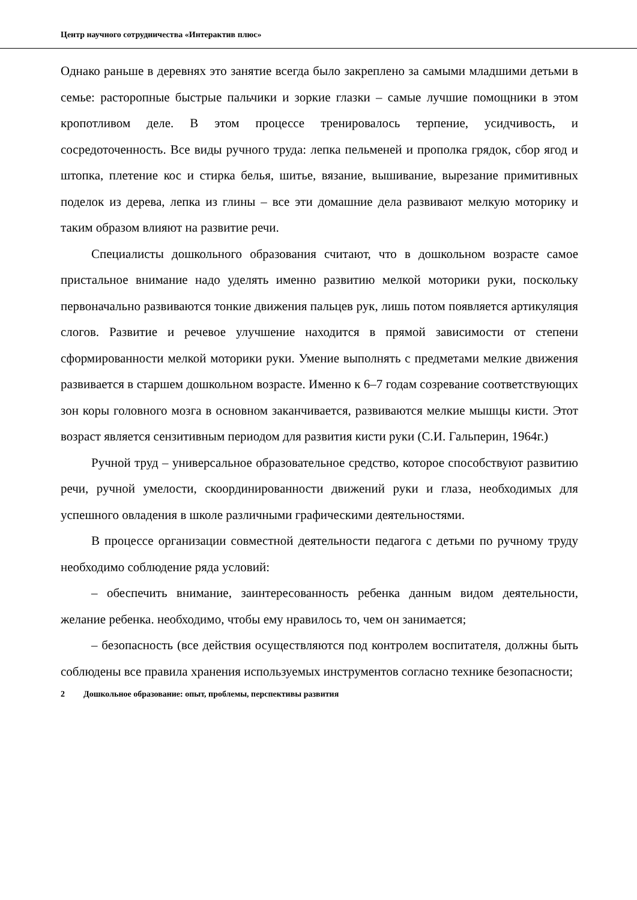Центр научного сотрудничества «Интерактив плюс»
Однако раньше в деревнях это занятие всегда было закреплено за самыми младшими детьми в семье: расторопные быстрые пальчики и зоркие глазки – самые лучшие помощники в этом кропотливом деле. В этом процессе тренировалось терпение, усидчивость, и сосредоточенность. Все виды ручного труда: лепка пельменей и прополка грядок, сбор ягод и штопка, плетение кос и стирка белья, шитье, вязание, вышивание, вырезание примитивных поделок из дерева, лепка из глины – все эти домашние дела развивают мелкую моторику и таким образом влияют на развитие речи.
Специалисты дошкольного образования считают, что в дошкольном возрасте самое пристальное внимание надо уделять именно развитию мелкой моторики руки, поскольку первоначально развиваются тонкие движения пальцев рук, лишь потом появляется артикуляция слогов. Развитие и речевое улучшение находится в прямой зависимости от степени сформированности мелкой моторики руки. Умение выполнять с предметами мелкие движения развивается в старшем дошкольном возрасте. Именно к 6–7 годам созревание соответствующих зон коры головного мозга в основном заканчивается, развиваются мелкие мышцы кисти. Этот возраст является сензитивным периодом для развития кисти руки (С.И. Гальперин, 1964г.)
Ручной труд – универсальное образовательное средство, которое способствуют развитию речи, ручной умелости, скоординированности движений руки и глаза, необходимых для успешного овладения в школе различными графическими деятельностями.
В процессе организации совместной деятельности педагога с детьми по ручному труду необходимо соблюдение ряда условий:
– обеспечить внимание, заинтересованность ребенка данным видом деятельности, желание ребенка. необходимо, чтобы ему нравилось то, чем он занимается;
– безопасность (все действия осуществляются под контролем воспитателя, должны быть соблюдены все правила хранения используемых инструментов согласно технике безопасности;
2 Дошкольное образование: опыт, проблемы, перспективы развития